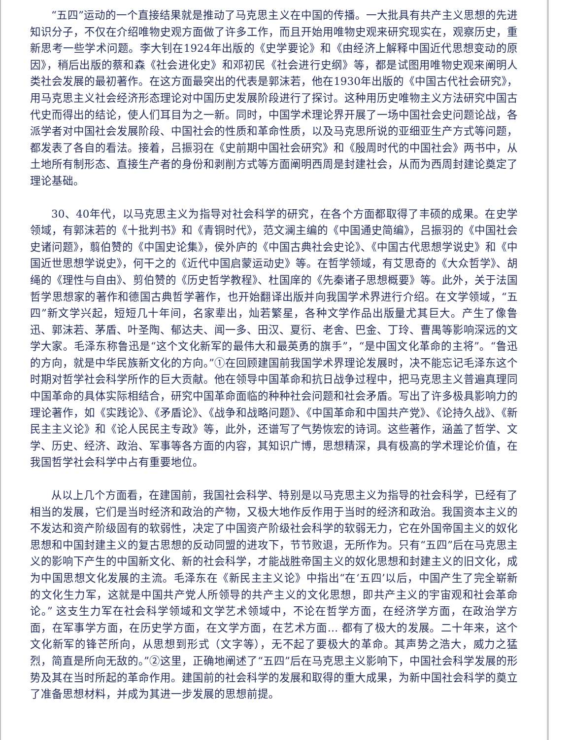“五四”运动的一个直接结果就是推动了马克思主义在中国的传播。一大批具有共产主义思想的先进知识分子，不仅在介绍唯物史观方面做了许多工作，而且开始用唯物史观来研究现实在，观察历史，重新思考一些学术问题。李大钊在1924年出版的《史学要论》和《由经济上解释中国近代思想变动的原因》，稍后出版的蔡和森《社会进化史》和邓初民《社会进行史纲》等，都是试图用唯物史观来阐明人类社会发展的最初著作。在这方面最突出的代表是郭沫若，他在1930年出版的《中国古代社会研究》，用马克思主义社会经济形态理论对中国历史发展阶段进行了探讨。这种用历史唯物主义方法研究中国古代史而得出的结论，使人们耳目为之一新。同时，中国学术理论界开展了一场中国社会史问题论战，各派学者对中国社会发展阶段、中国社会的性质和革命性质，以及马克思所说的亚细亚生产方式等问题，都发表了各自的看法。接着，吕振羽在《史前期中国社会研究》和《殷周时代的中国社会》两书中，从土地所有制形态、直接生产者的身份和剥削方式等方面阐明西周是封建社会，从而为西周封建论奠定了理论基础。
30、40年代，以马克思主义为指导对社会科学的研究，在各个方面都取得了丰硕的成果。在史学领域，有郭沫若的《十批判书》和《青铜时代》，范文澜主编的《中国通史简编》，吕振羽的《中国社会史诸问题》，翦伯赞的《中国史论集》，侯外庐的《中国古典社会史论》、《中国古代思想学说史》和《中国近世思想学说史》，何干之的《近代中国启蒙运动史》等。在哲学领域，有艾思奇的《大众哲学》、胡绳的《理性与自由》、剪伯赞的《历史哲学教程》、杜国庠的《先秦诸子思想概要》等。此外，关于法国哲学思想家的著作和德国古典哲学著作，也开始翻译出版并向我国学术界进行介绍。在文学领域，“五四”新文学兴起，短短几十年间，名家辈出，灿若繁星，各种文学作品出版量尤其巨大。产生了像鲁迅、郭沫若、茅盾、叶圣陶、郁达夫、闻一多、田汉、夏衍、老舍、巴金、丁玲、曹禺等影响深远的文学大家。毛泽东称鲁迅是“这个文化新军的最伟大和最英勇的旗手”，“是中国文化革命的主将”。“鲁迅的方向，就是中华民族新文化的方向。”①在回顾建国前我国学术界理论发展时，决不能忘记毛泽东这个时期对哲学社会科学所作的巨大贡献。他在领导中国革命和抗日战争过程中，把马克思主义普遍真理同中国革命的具体实际相结合，研究中国革命面临的种种社会问题和社会矛盾。写出了许多极具影响力的理论著作，如《实践论》、《矛盾论》、《战争和战略问题》、《中国革命和中国共产党》、《论持久战》、《新民主主义论》和《论人民民主专政》等，此外，还谱写了气势恢宏的诗词。这些著作，涵盖了哲学、文学、历史、经济、政治、军事等各方面的内容，其知识广博，思想精深，具有极高的学术理论价值，在我国哲学社会科学中占有重要地位。
从以上几个方面看，在建国前，我国社会科学、特别是以马克思主义为指导的社会科学，已经有了相当的发展，它们是当时经济和政治的产物，又极大地作反作用于当时的经济和政治。我国资本主义的不发达和资产阶级固有的软弱性，决定了中国资产阶级社会科学的软弱无力，它在外国帝国主义的奴化思想和中国封建主义的复古思想的反动同盟的进攻下，节节败退，无所作为。只有“五四”后在马克思主义的影响下产生的中国新文化、新的社会科学，才能战胜帝国主义的奴化思想和封建主义的旧文化，成为中国思想文化发展的主流。毛泽东在《新民主主义论》中指出“在‘五四’以后，中国产生了完全崭新的文化生力军，这就是中国共产党人所领导的共产主义的文化思想，即共产主义的宇宙观和社会革命论。” 这支生力军在社会科学领域和文学艺术领域中，不论在哲学方面，在经济学方面，在政治学方面，在军事学方面，在历史学方面，在文学方面，在艺术方面… 都有了极大的发展。二十年来，这个文化新军的锋芒所向，从思想到形式（文字等），无不起了要极大的革命。其声势之浩大，威力之猛烈，简直是所向无敌的。”②这里，正确地阐述了“五四”后在马克思主义影响下，中国社会科学发展的形势及其在当时所起的革命作用。建国前的社会科学的发展和取得的重大成果，为新中国社会科学的奠立了准备思想材料，并成为其进一步发展的思想前提。